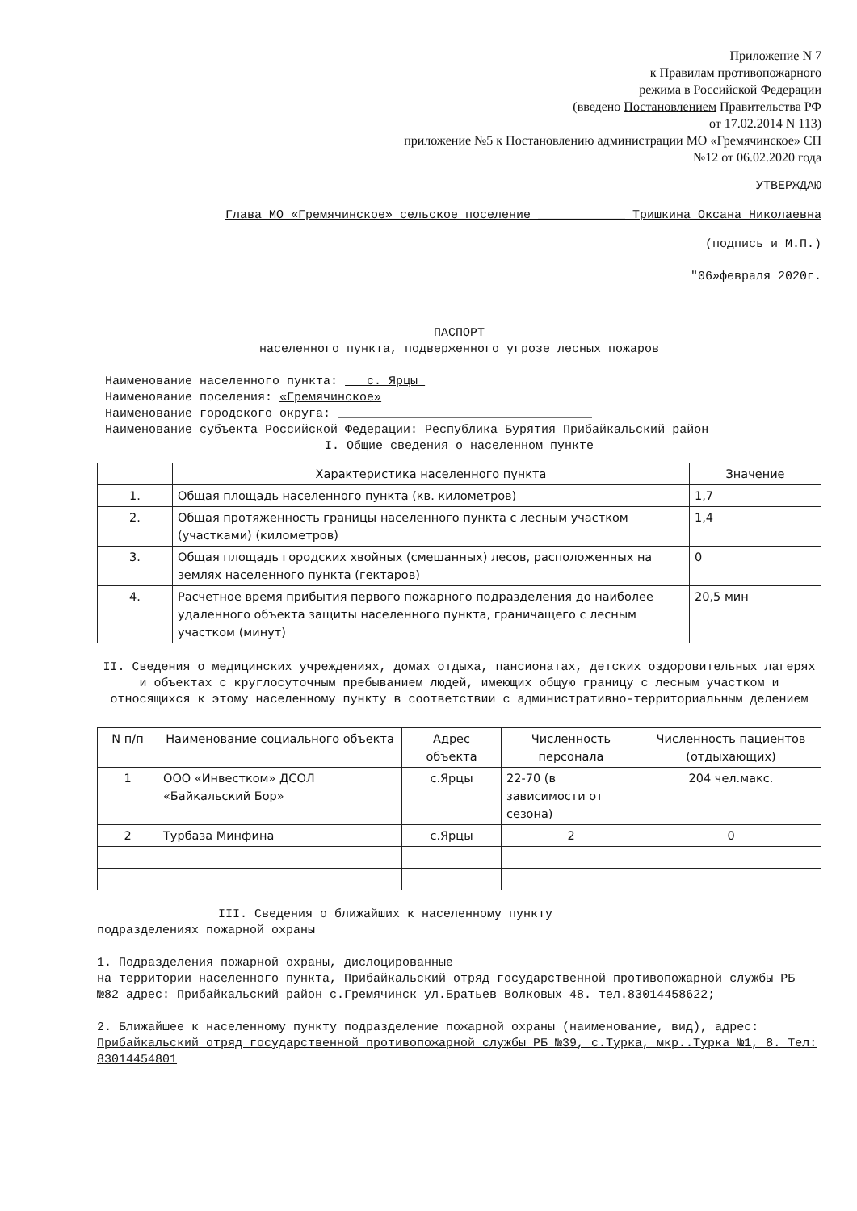Приложение N 7
к Правилам противопожарного
режима в Российской Федерации
(введено Постановлением Правительства РФ
от 17.02.2014 N 113)
приложение №5 к Постановлению администрации МО «Гремячинское» СП
№12 от 06.02.2020 года
УТВЕРЖДАЮ
Глава МО «Гремячинское» сельское поселение ____________ Тришкина Оксана Николаевна
(подпись и М.П.)
"06»февраля 2020г.
ПАСПОРТ
населенного пункта, подверженного угрозе лесных пожаров
Наименование населенного пункта: с. Ярцы
Наименование поселения: «Гремячинское»
Наименование городского округа: ___________________________________
Наименование субъекта Российской Федерации: Республика Бурятия Прибайкальский район
I. Общие сведения о населенном пункте
| | Характеристика населенного пункта | Значение |
| --- | --- | --- |
| 1. | Общая площадь населенного пункта (кв. километров) | 1,7 |
| 2. | Общая протяженность границы населенного пункта с лесным участком (участками) (километров) | 1,4 |
| 3. | Общая площадь городских хвойных (смешанных) лесов, расположенных на землях населенного пункта (гектаров) | 0 |
| 4. | Расчетное время прибытия первого пожарного подразделения до наиболее удаленного объекта защиты населенного пункта, граничащего с лесным участком (минут) | 20,5 мин |
II. Сведения о медицинских учреждениях, домах отдыха, пансионатах, детских оздоровительных лагерях и объектах с круглосуточным пребыванием людей, имеющих общую границу с лесным участком и относящихся к этому населенному пункту в соответствии с административно-территориальным делением
| N п/п | Наименование социального объекта | Адрес объекта | Численность персонала | Численность пациентов (отдыхающих) |
| --- | --- | --- | --- | --- |
| 1 | ООО «Инвестком» ДСОЛ «Байкальский Бор» | с.Ярцы | 22-70 (в зависимости от сезона) | 204 чел.макс. |
| 2 | Турбаза Минфина | с.Ярцы | 2 | 0 |
III. Сведения о ближайших к населенному пункту
подразделениях пожарной охраны
1. Подразделения пожарной охраны, дислоцированные
на территории населенного пункта, Прибайкальский отряд государственной противопожарной службы РБ №82 адрес: Прибайкальский район с.Гремячинск ул.Братьев Волковых 48. тел.83014458622;
2. Ближайшее к населенному пункту подразделение пожарной охраны (наименование, вид), адрес: Прибайкальский отряд государственной противопожарной службы РБ №39, с.Турка, мкр..Турка №1, 8. Тел: 83014454801